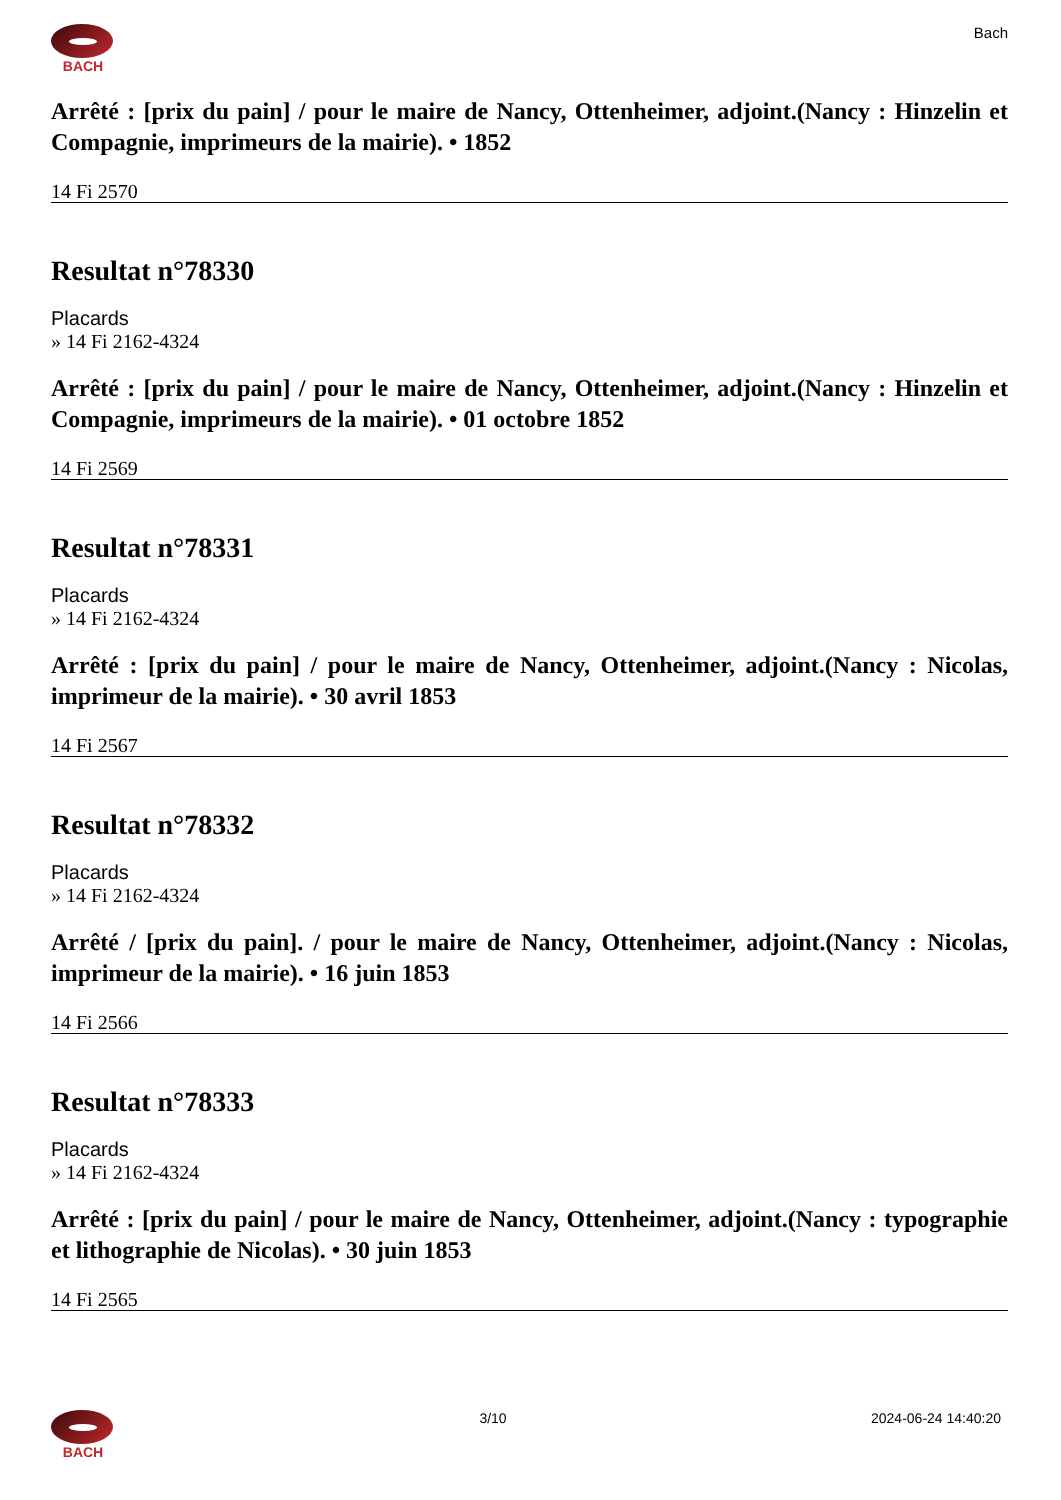BACH Bach
Arrêté : [prix du pain] / pour le maire de Nancy, Ottenheimer, adjoint.(Nancy : Hinzelin et Compagnie, imprimeurs de la mairie). • 1852
14 Fi 2570
Resultat n°78330
Placards
» 14 Fi 2162-4324
Arrêté : [prix du pain] / pour le maire de Nancy, Ottenheimer, adjoint.(Nancy : Hinzelin et Compagnie, imprimeurs de la mairie). • 01 octobre 1852
14 Fi 2569
Resultat n°78331
Placards
» 14 Fi 2162-4324
Arrêté : [prix du pain] / pour le maire de Nancy, Ottenheimer, adjoint.(Nancy : Nicolas, imprimeur de la mairie). • 30 avril 1853
14 Fi 2567
Resultat n°78332
Placards
» 14 Fi 2162-4324
Arrêté / [prix du pain]. / pour le maire de Nancy, Ottenheimer, adjoint.(Nancy : Nicolas, imprimeur de la mairie). • 16 juin 1853
14 Fi 2566
Resultat n°78333
Placards
» 14 Fi 2162-4324
Arrêté : [prix du pain] / pour le maire de Nancy, Ottenheimer, adjoint.(Nancy : typographie et lithographie de Nicolas). • 30 juin 1853
14 Fi 2565
BACH 3/10 2024-06-24 14:40:20